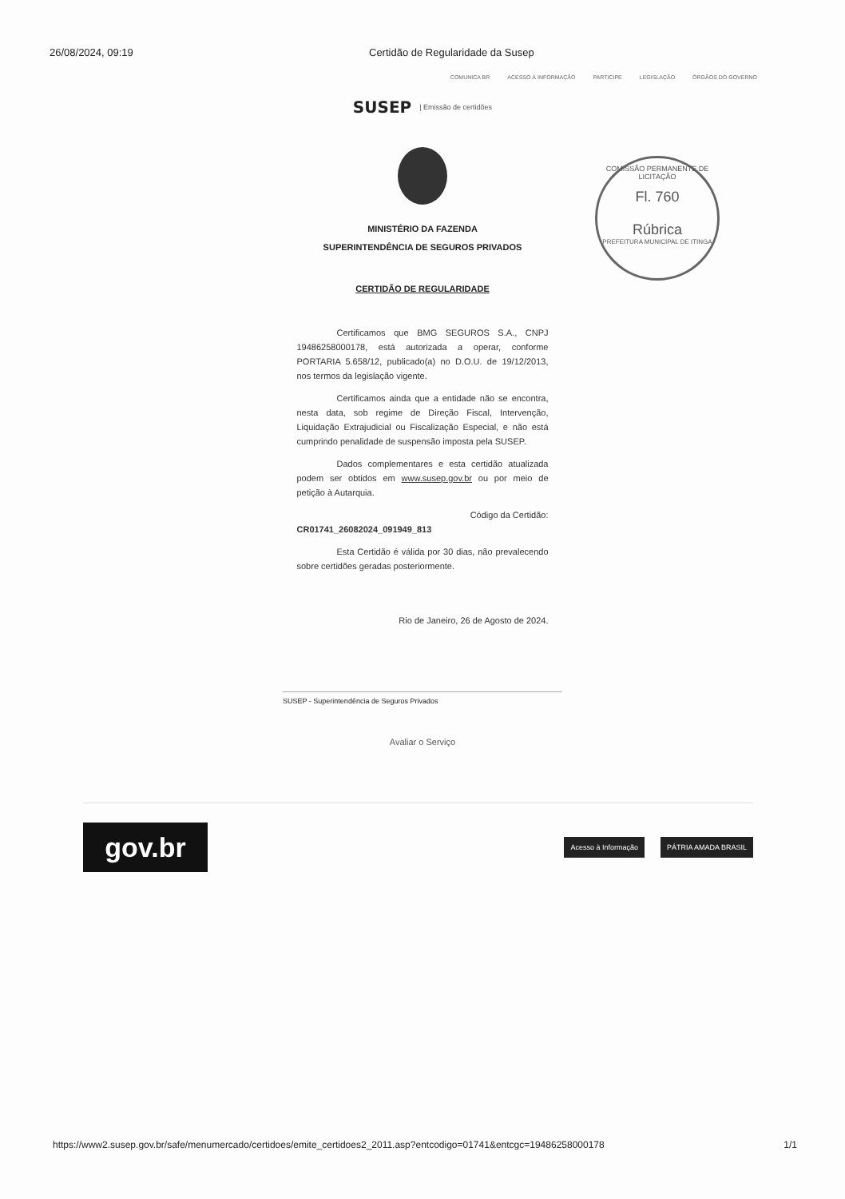26/08/2024, 09:19 Certidão de Regularidade da Susep
COMUNICA BR ACESSO À INFORMAÇÃO PARTICIPE LEGISLAÇÃO ÓRGÃOS DO GOVERNO
SUSEP
| Emissão de certidões
COMISSÃO PERMANENTE DE LICITAÇÃO
Fl. 760
Rúbrica
PREFEITURA MUNICIPAL DE ITINGA
MINISTÉRIO DA FAZENDA
SUPERINTENDÊNCIA DE SEGUROS PRIVADOS
CERTIDÃO DE REGULARIDADE
Certificamos que BMG SEGUROS S.A., CNPJ 19486258000178, está autorizada a operar, conforme PORTARIA 5.658/12, publicado(a) no D.O.U. de 19/12/2013, nos termos da legislação vigente.
Certificamos ainda que a entidade não se encontra, nesta data, sob regime de Direção Fiscal, Intervenção, Liquidação Extrajudicial ou Fiscalização Especial, e não está cumprindo penalidade de suspensão imposta pela SUSEP.
Dados complementares e esta certidão atualizada podem ser obtidos em www.susep.gov.br ou por meio de petição à Autarquia.
Código da Certidão:
CR01741_26082024_091949_813
Esta Certidão é válida por 30 dias, não prevalecendo sobre certidões geradas posteriormente.
Rio de Janeiro, 26 de Agosto de 2024.
SUSEP - Superintendência de Seguros Privados
Avaliar o Serviço
gov.br
Acesso à Informação PÁTRIA AMADA BRASIL
https://www2.susep.gov.br/safe/menumercado/certidoes/emite_certidoes2_2011.asp?entcodigo=01741&entcgc=19486258000178 1/1